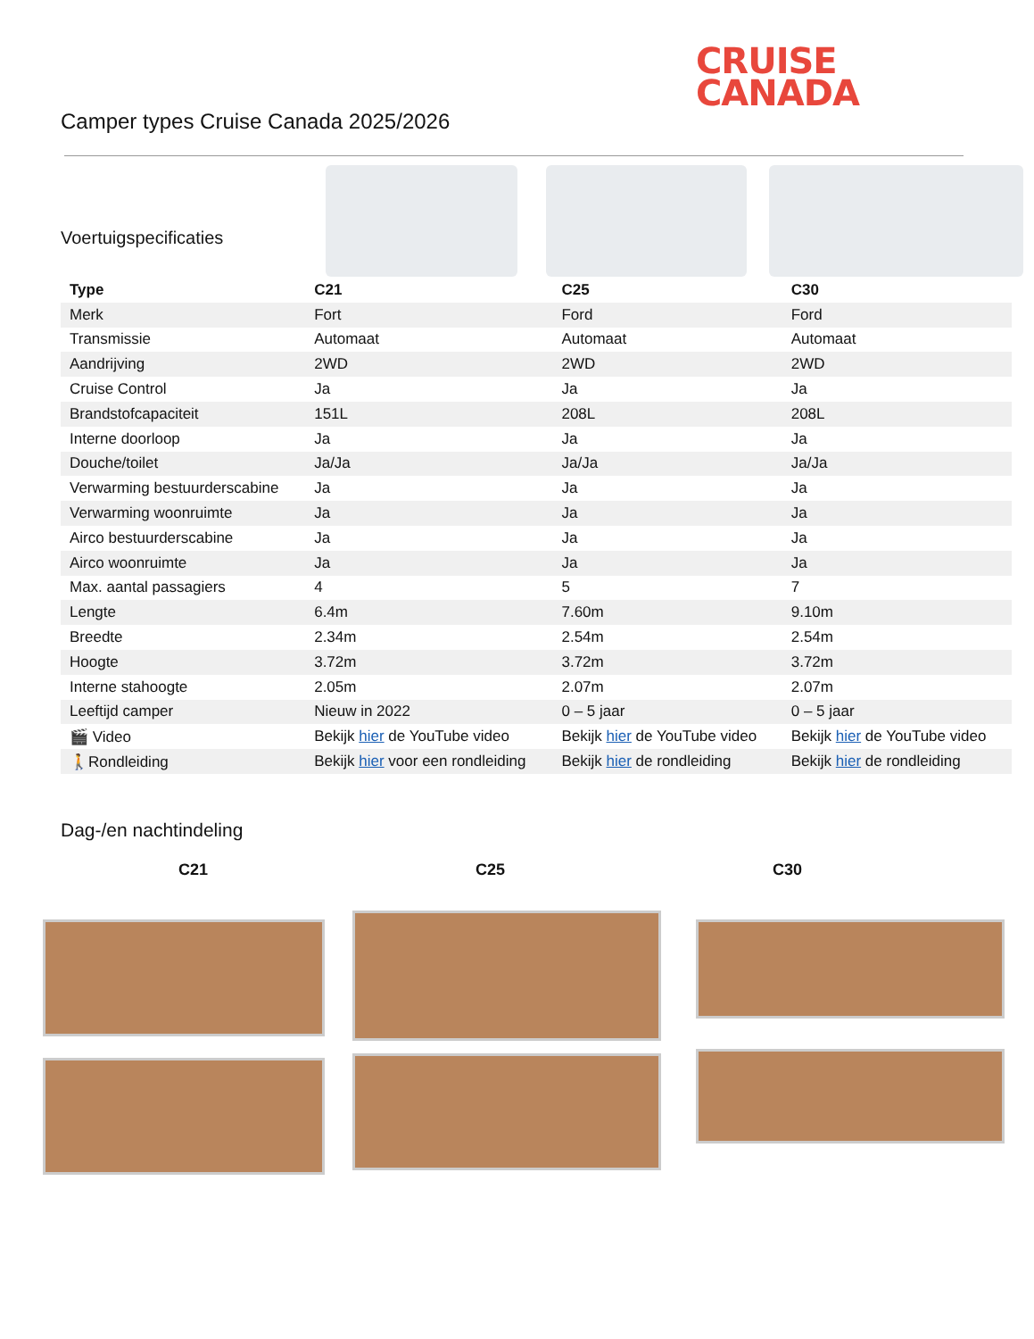CRUISE
CANADA
Camper types Cruise Canada 2025/2026
Voertuigspecificaties
| Type | C21 | C25 | C30 |
| --- | --- | --- | --- |
| Merk | Fort | Ford | Ford |
| Transmissie | Automaat | Automaat | Automaat |
| Aandrijving | 2WD | 2WD | 2WD |
| Cruise Control | Ja | Ja | Ja |
| Brandstofcapaciteit | 151L | 208L | 208L |
| Interne doorloop | Ja | Ja | Ja |
| Douche/toilet | Ja/Ja | Ja/Ja | Ja/Ja |
| Verwarming bestuurderscabine | Ja | Ja | Ja |
| Verwarming woonruimte | Ja | Ja | Ja |
| Airco bestuurderscabine | Ja | Ja | Ja |
| Airco woonruimte | Ja | Ja | Ja |
| Max. aantal passagiers | 4 | 5 | 7 |
| Lengte | 6.4m | 7.60m | 9.10m |
| Breedte | 2.34m | 2.54m | 2.54m |
| Hoogte | 3.72m | 3.72m | 3.72m |
| Interne stahoogte | 2.05m | 2.07m | 2.07m |
| Leeftijd camper | Nieuw in 2022 | 0 – 5 jaar | 0 – 5 jaar |
| 🎬 Video | Bekijk hier de YouTube video | Bekijk hier de YouTube video | Bekijk hier de YouTube video |
| 🚶Rondleiding | Bekijk hier voor een rondleiding | Bekijk hier de rondleiding | Bekijk hier de rondleiding |
Dag-/en nachtindeling
C21 C25 C30